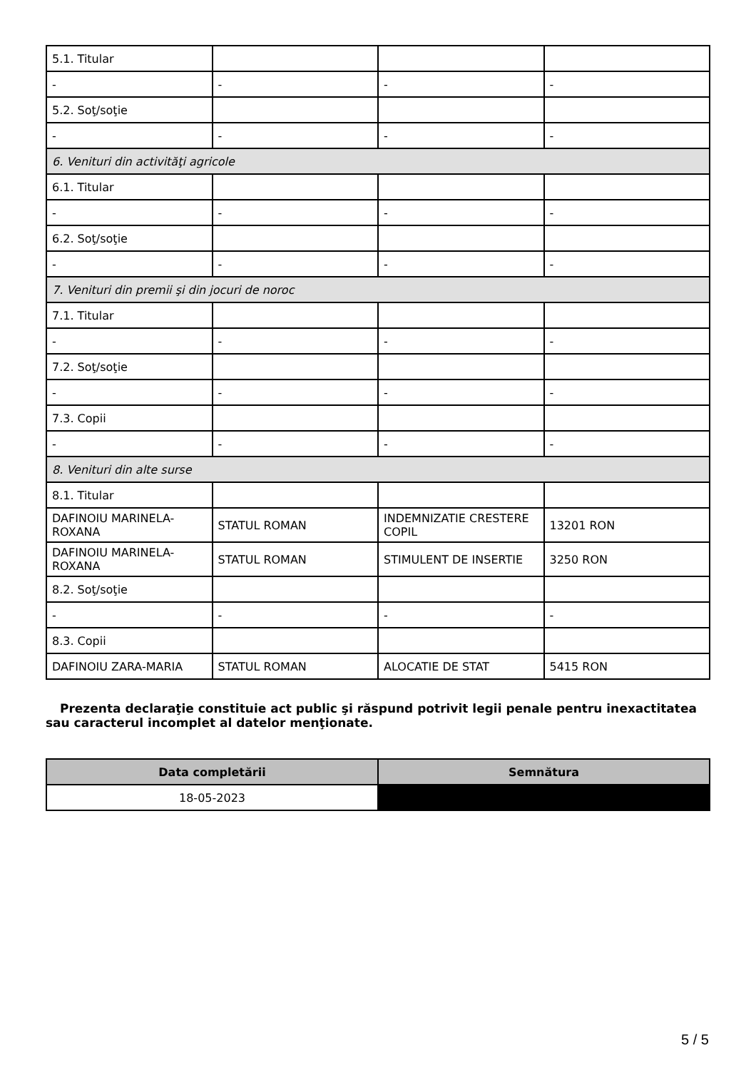| 5.1. Titular | | | |
| - | - | - | - |
| 5.2. Soţ/soţie | | | |
| - | - | - | - |
| 6. Venituri din activităţi agricole | | | |
| 6.1. Titular | | | |
| - | - | - | - |
| 6.2. Soţ/soţie | | | |
| - | - | - | - |
| 7. Venituri din premii şi din jocuri de noroc | | | |
| 7.1. Titular | | | |
| - | - | - | - |
| 7.2. Soţ/soţie | | | |
| - | - | - | - |
| 7.3. Copii | | | |
| - | - | - | - |
| 8. Venituri din alte surse | | | |
| 8.1. Titular | | | |
| DAFINOIU MARINELA-ROXANA | STATUL ROMAN | INDEMNIZATIE CRESTERE COPIL | 13201 RON |
| DAFINOIU MARINELA-ROXANA | STATUL ROMAN | STIMULENT DE INSERTIE | 3250 RON |
| 8.2. Soţ/soţie | | | |
| - | - | - | - |
| 8.3. Copii | | | |
| DAFINOIU ZARA-MARIA | STATUL ROMAN | ALOCATIE DE STAT | 5415 RON |
Prezenta declaraţie constituie act public şi răspund potrivit legii penale pentru inexactitatea sau caracterul incomplet al datelor menţionate.
| Data completării | Semnătura |
| --- | --- |
| 18-05-2023 | |
5 / 5